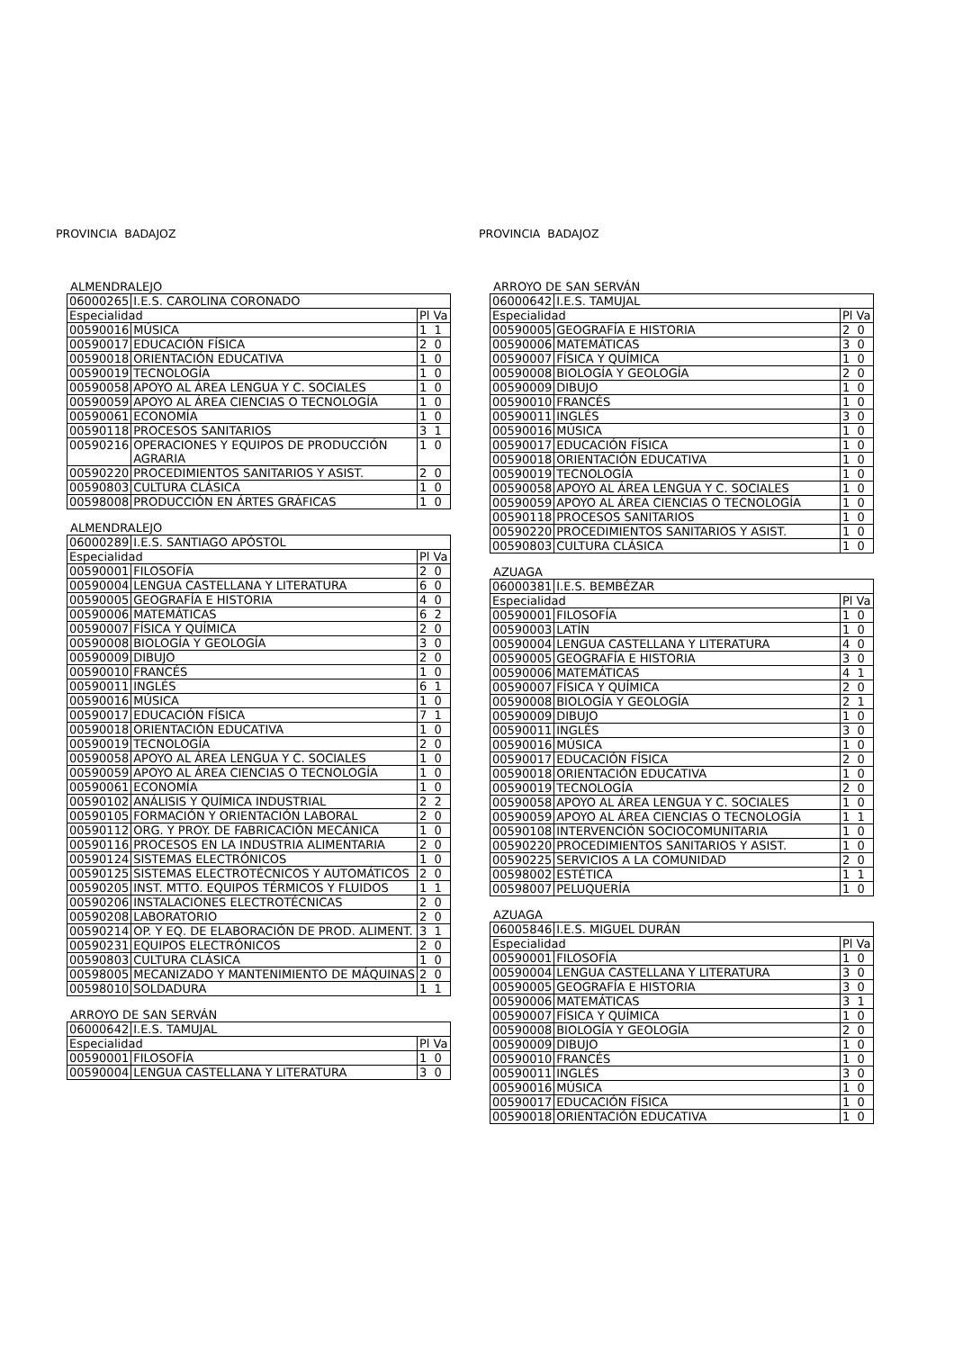PROVINCIA BADAJOZ
ALMENDRALEJO
| 06000265 | I.E.S. CAROLINA CORONADO | |
| Especialidad | | Pl Va |
| 00590016 | MÚSICA | 1 1 |
| 00590017 | EDUCACIÓN FÍSICA | 2 0 |
| 00590018 | ORIENTACIÓN EDUCATIVA | 1 0 |
| 00590019 | TECNOLOGÍA | 1 0 |
| 00590058 | APOYO AL ÁREA LENGUA Y C. SOCIALES | 1 0 |
| 00590059 | APOYO AL ÁREA CIENCIAS O TECNOLOGÍA | 1 0 |
| 00590061 | ECONOMÍA | 1 0 |
| 00590118 | PROCESOS SANITARIOS | 3 1 |
| 00590216 | OPERACIONES Y EQUIPOS DE PRODUCCIÓN AGRARIA | 1 0 |
| 00590220 | PROCEDIMIENTOS SANITARIOS Y ASIST. | 2 0 |
| 00590803 | CULTURA CLÁSICA | 1 0 |
| 00598008 | PRODUCCIÓN EN ÁRTES GRÁFICAS | 1 0 |
ALMENDRALEJO
| 06000289 | I.E.S. SANTIAGO APÓSTOL | |
| Especialidad | | Pl Va |
| 00590001 | FILOSOFÍA | 2 0 |
| 00590004 | LENGUA CASTELLANA Y LITERATURA | 6 0 |
| 00590005 | GEOGRAFÍA E HISTORIA | 4 0 |
| 00590006 | MATEMÁTICAS | 6 2 |
| 00590007 | FÍSICA Y QUÍMICA | 2 0 |
| 00590008 | BIOLOGÍA Y GEOLOGÍA | 3 0 |
| 00590009 | DIBUJO | 2 0 |
| 00590010 | FRANCÉS | 1 0 |
| 00590011 | INGLÉS | 6 1 |
| 00590016 | MÚSICA | 1 0 |
| 00590017 | EDUCACIÓN FÍSICA | 7 1 |
| 00590018 | ORIENTACIÓN EDUCATIVA | 1 0 |
| 00590019 | TECNOLOGÍA | 2 0 |
| 00590058 | APOYO AL ÁREA LENGUA Y C. SOCIALES | 1 0 |
| 00590059 | APOYO AL ÁREA CIENCIAS O TECNOLOGÍA | 1 0 |
| 00590061 | ECONOMÍA | 1 0 |
| 00590102 | ANÁLISIS Y QUÍMICA INDUSTRIAL | 2 2 |
| 00590105 | FORMACIÓN Y ORIENTACIÓN LABORAL | 2 0 |
| 00590112 | ORG. Y PROY. DE FABRICACIÓN MECÁNICA | 1 0 |
| 00590116 | PROCESOS EN LA INDUSTRIA ALIMENTARIA | 2 0 |
| 00590124 | SISTEMAS ELECTRÓNICOS | 1 0 |
| 00590125 | SISTEMAS ELECTROTÉCNICOS Y AUTOMÁTICOS | 2 0 |
| 00590205 | INST. MTTO. EQUIPOS TÉRMICOS Y FLUIDOS | 1 1 |
| 00590206 | INSTALACIONES ELECTROTÉCNICAS | 2 0 |
| 00590208 | LABORATORIO | 2 0 |
| 00590214 | OP. Y EQ. DE ELABORACIÓN DE PROD. ALIMENT. | 3 1 |
| 00590231 | EQUIPOS ELECTRÓNICOS | 2 0 |
| 00590803 | CULTURA CLÁSICA | 1 0 |
| 00598005 | MECANIZADO Y MANTENIMIENTO DE MÁQUINAS | 2 0 |
| 00598010 | SOLDADURA | 1 1 |
ARROYO DE SAN SERVÁN
| 06000642 | I.E.S. TAMUJAL | |
| Especialidad | | Pl Va |
| 00590001 | FILOSOFÍA | 1 0 |
| 00590004 | LENGUA CASTELLANA Y LITERATURA | 3 0 |
PROVINCIA BADAJOZ
ARROYO DE SAN SERVÁN
| 06000642 | I.E.S. TAMUJAL | |
| Especialidad | | Pl Va |
| 00590005 | GEOGRAFÍA E HISTORIA | 2 0 |
| 00590006 | MATEMÁTICAS | 3 0 |
| 00590007 | FÍSICA Y QUÍMICA | 1 0 |
| 00590008 | BIOLOGÍA Y GEOLOGÍA | 2 0 |
| 00590009 | DIBUJO | 1 0 |
| 00590010 | FRANCÉS | 1 0 |
| 00590011 | INGLÉS | 3 0 |
| 00590016 | MÚSICA | 1 0 |
| 00590017 | EDUCACIÓN FÍSICA | 1 0 |
| 00590018 | ORIENTACIÓN EDUCATIVA | 1 0 |
| 00590019 | TECNOLOGÍA | 1 0 |
| 00590058 | APOYO AL ÁREA LENGUA Y C. SOCIALES | 1 0 |
| 00590059 | APOYO AL ÁREA CIENCIAS O TECNOLOGÍA | 1 0 |
| 00590118 | PROCESOS SANITARIOS | 1 0 |
| 00590220 | PROCEDIMIENTOS SANITARIOS Y ASIST. | 1 0 |
| 00590803 | CULTURA CLÁSICA | 1 0 |
AZUAGA
| 06000381 | I.E.S. BEMBÉZAR | |
| Especialidad | | Pl Va |
| 00590001 | FILOSOFÍA | 1 0 |
| 00590003 | LATÍN | 1 0 |
| 00590004 | LENGUA CASTELLANA Y LITERATURA | 4 0 |
| 00590005 | GEOGRAFÍA E HISTORIA | 3 0 |
| 00590006 | MATEMÁTICAS | 4 1 |
| 00590007 | FÍSICA Y QUÍMICA | 2 0 |
| 00590008 | BIOLOGÍA Y GEOLOGÍA | 2 1 |
| 00590009 | DIBUJO | 1 0 |
| 00590011 | INGLÉS | 3 0 |
| 00590016 | MÚSICA | 1 0 |
| 00590017 | EDUCACIÓN FÍSICA | 2 0 |
| 00590018 | ORIENTACIÓN EDUCATIVA | 1 0 |
| 00590019 | TECNOLOGÍA | 2 0 |
| 00590058 | APOYO AL ÁREA LENGUA Y C. SOCIALES | 1 0 |
| 00590059 | APOYO AL ÁREA CIENCIAS O TECNOLOGÍA | 1 1 |
| 00590108 | INTERVENCIÓN SOCIOCOMUNITARIA | 1 0 |
| 00590220 | PROCEDIMIENTOS SANITARIOS Y ASIST. | 1 0 |
| 00590225 | SERVICIOS A LA COMUNIDAD | 2 0 |
| 00598002 | ESTÉTICA | 1 1 |
| 00598007 | PELUQUERÍA | 1 0 |
AZUAGA
| 06005846 | I.E.S. MIGUEL DURÁN | |
| Especialidad | | Pl Va |
| 00590001 | FILOSOFÍA | 1 0 |
| 00590004 | LENGUA CASTELLANA Y LITERATURA | 3 0 |
| 00590005 | GEOGRAFÍA E HISTORIA | 3 0 |
| 00590006 | MATEMÁTICAS | 3 1 |
| 00590007 | FÍSICA Y QUÍMICA | 1 0 |
| 00590008 | BIOLOGÍA Y GEOLOGÍA | 2 0 |
| 00590009 | DIBUJO | 1 0 |
| 00590010 | FRANCÉS | 1 0 |
| 00590011 | INGLÉS | 3 0 |
| 00590016 | MÚSICA | 1 0 |
| 00590017 | EDUCACIÓN FÍSICA | 1 0 |
| 00590018 | ORIENTACIÓN EDUCATIVA | 1 0 |